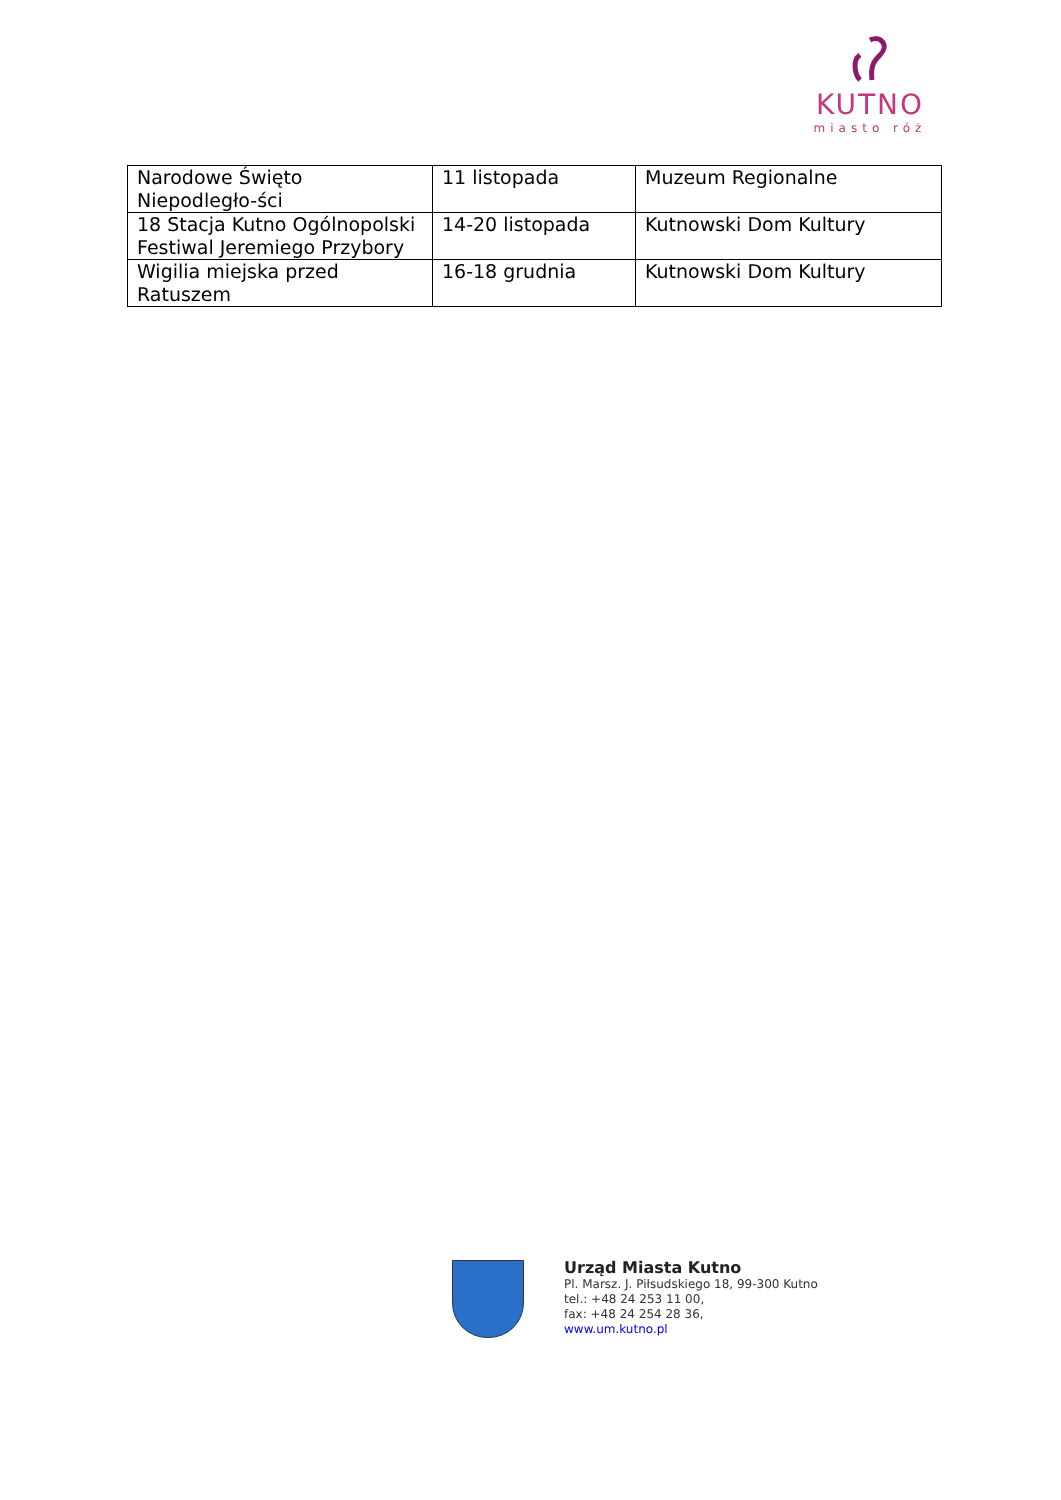KUTNO
miasto róż
| Narodowe Święto Niepodległo-ści | 11 listopada | Muzeum Regionalne |
| 18 Stacja Kutno Ogólnopolski Festiwal Jeremiego Przybory | 14-20 listopada | Kutnowski Dom Kultury |
| Wigilia miejska przed Ratuszem | 16-18 grudnia | Kutnowski Dom Kultury |
Urząd Miasta Kutno
Pl. Marsz. J. Piłsudskiego 18, 99-300 Kutno
tel.: +48 24 253 11 00,
fax: +48 24 254 28 36,
www.um.kutno.pl